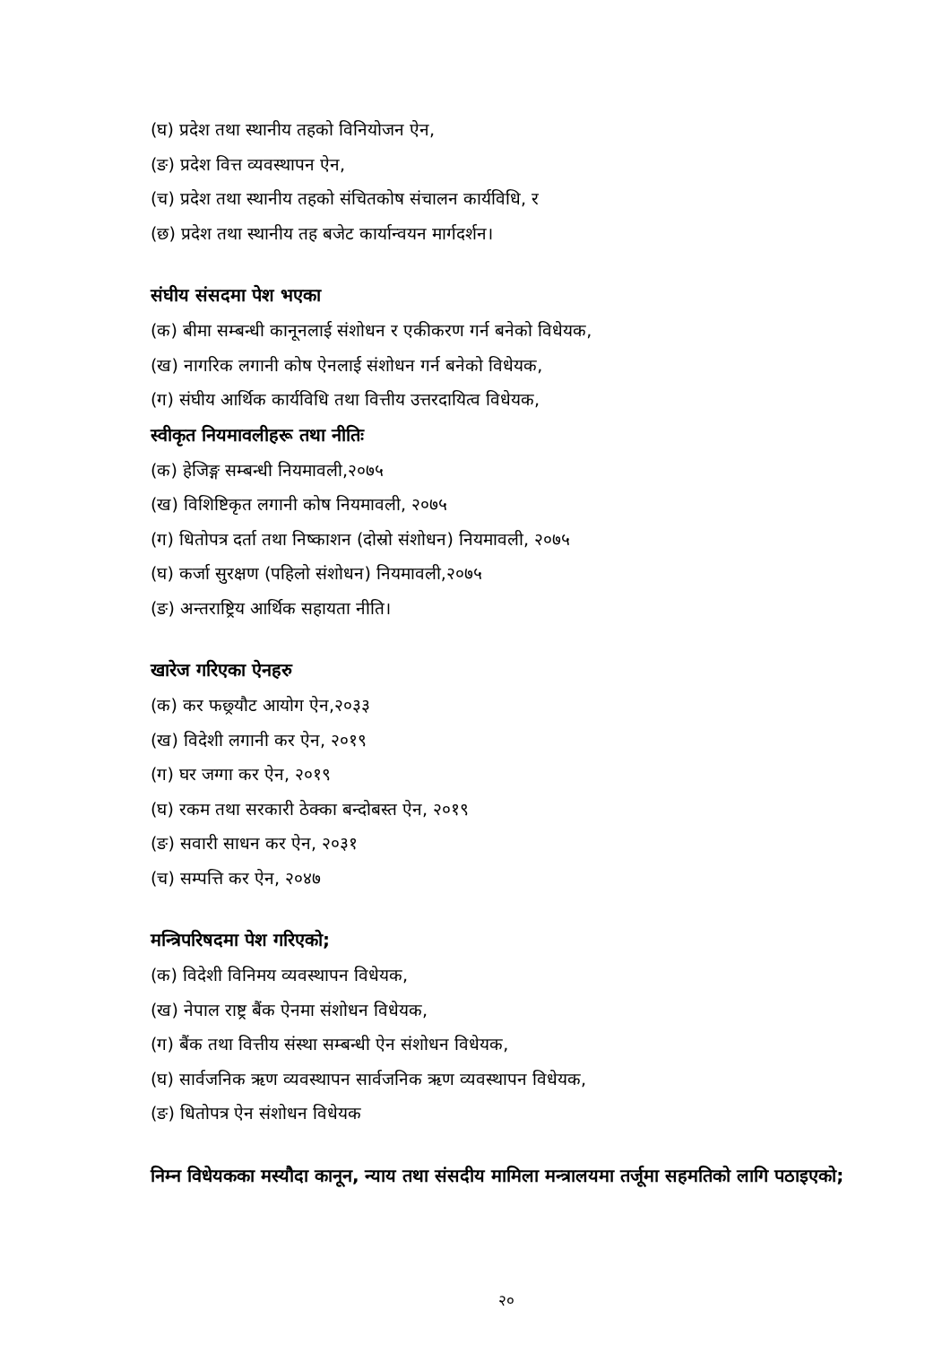(घ) प्रदेश तथा स्थानीय तहको विनियोजन ऐन,
(ङ) प्रदेश वित्त व्यवस्थापन ऐन,
(च) प्रदेश तथा स्थानीय तहको संचितकोष संचालन कार्यविधि, र
(छ) प्रदेश तथा स्थानीय तह बजेट कार्यान्वयन मार्गदर्शन।
संघीय संसदमा पेश भएका
(क) बीमा सम्बन्धी कानूनलाई संशोधन र एकीकरण गर्न बनेको विधेयक,
(ख) नागरिक लगानी कोष ऐनलाई संशोधन गर्न बनेको विधेयक,
(ग) संघीय आर्थिक कार्यविधि तथा वित्तीय उत्तरदायित्व विधेयक,
स्वीकृत नियमावलीहरू तथा नीतिः
(क) हेजिङ्ग सम्बन्धी नियमावली,२०७५
(ख) विशिष्टिकृत लगानी कोष नियमावली, २०७५
(ग) धितोपत्र दर्ता तथा निष्काशन (दोस्रो संशोधन) नियमावली, २०७५
(घ) कर्जा सुरक्षण (पहिलो संशोधन) नियमावली,२०७५
(ङ) अन्तराष्ट्रिय आर्थिक सहायता नीति।
खारेज गरिएका ऐनहरु
(क) कर फछ्र्यौट आयोग ऐन,२०३३
(ख) विदेशी लगानी कर ऐन, २०१९
(ग) घर जग्गा कर ऐन, २०१९
(घ) रकम तथा सरकारी ठेक्का बन्दोबस्त ऐन, २०१९
(ङ) सवारी साधन कर ऐन, २०३१
(च) सम्पत्ति कर ऐन, २०४७
मन्त्रिपरिषदमा पेश गरिएको;
(क) विदेशी विनिमय व्यवस्थापन विधेयक,
(ख) नेपाल राष्ट्र बैंक ऐनमा संशोधन विधेयक,
(ग) बैंक तथा वित्तीय संस्था सम्बन्धी ऐन संशोधन विधेयक,
(घ) सार्वजनिक ऋण व्यवस्थापन सार्वजनिक ऋण व्यवस्थापन विधेयक,
(ङ) धितोपत्र ऐन संशोधन विधेयक
निम्न विधेयकका मस्यौदा कानून, न्याय तथा संसदीय मामिला मन्त्रालयमा तर्जूमा सहमतिको लागि पठाइएको;
२०